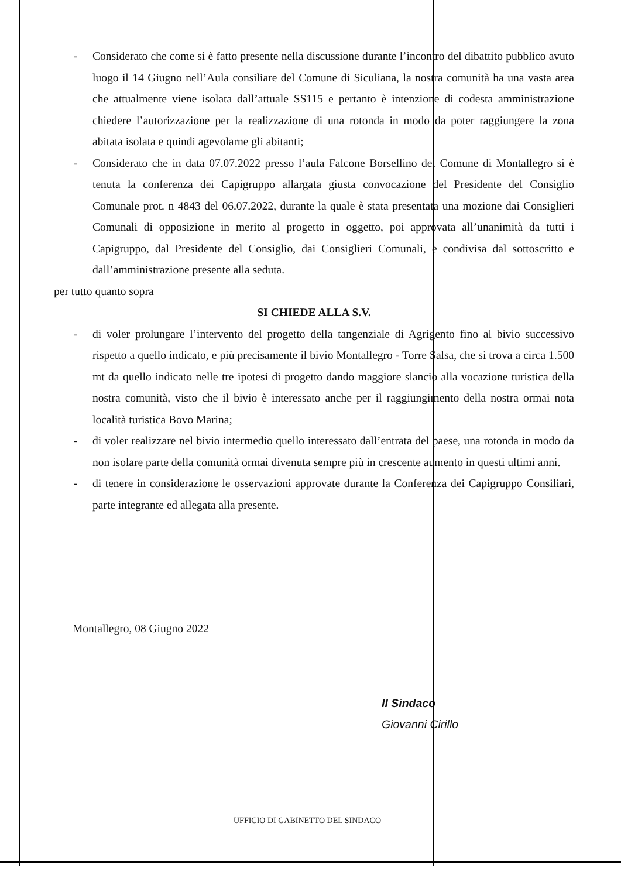- Considerato che come si è fatto presente nella discussione durante l’incontro del dibattito pubblico avuto luogo il 14 Giugno nell’Aula consiliare del Comune di Siculiana, la nostra comunità ha una vasta area che attualmente viene isolata dall’attuale SS115 e pertanto è intenzione di codesta amministrazione chiedere l’autorizzazione per la realizzazione di una rotonda in modo da poter raggiungere la zona abitata isolata e quindi agevolarne gli abitanti;
- Considerato che in data 07.07.2022 presso l’aula Falcone Borsellino del Comune di Montallegro si è tenuta la conferenza dei Capigruppo allargata giusta convocazione del Presidente del Consiglio Comunale prot. n 4843 del 06.07.2022, durante la quale è stata presentata una mozione dai Consiglieri Comunali di opposizione in merito al progetto in oggetto, poi approvata all’unanimità da tutti i Capigruppo, dal Presidente del Consiglio, dai Consiglieri Comunali, e condivisa dal sottoscritto e dall’amministrazione presente alla seduta.
per tutto quanto sopra
SI CHIEDE ALLA S.V.
- di voler prolungare l’intervento del progetto della tangenziale di Agrigento fino al bivio successivo rispetto a quello indicato, e più precisamente il bivio Montallegro - Torre Salsa, che si trova a circa 1.500 mt da quello indicato nelle tre ipotesi di progetto dando maggiore slancio alla vocazione turistica della nostra comunità, visto che il bivio è interessato anche per il raggiungimento della nostra ormai nota località turistica Bovo Marina;
- di voler realizzare nel bivio intermedio quello interessato dall’entrata del paese, una rotonda in modo da non isolare parte della comunità ormai divenuta sempre più in crescente aumento in questi ultimi anni.
- di tenere in considerazione le osservazioni approvate durante la Conferenza dei Capigruppo Consiliari, parte integrante ed allegata alla presente.
Montallegro, 08 Giugno 2022
Il Sindaco
Giovanni Cirillo
UFFICIO DI GABINETTO DEL SINDACO